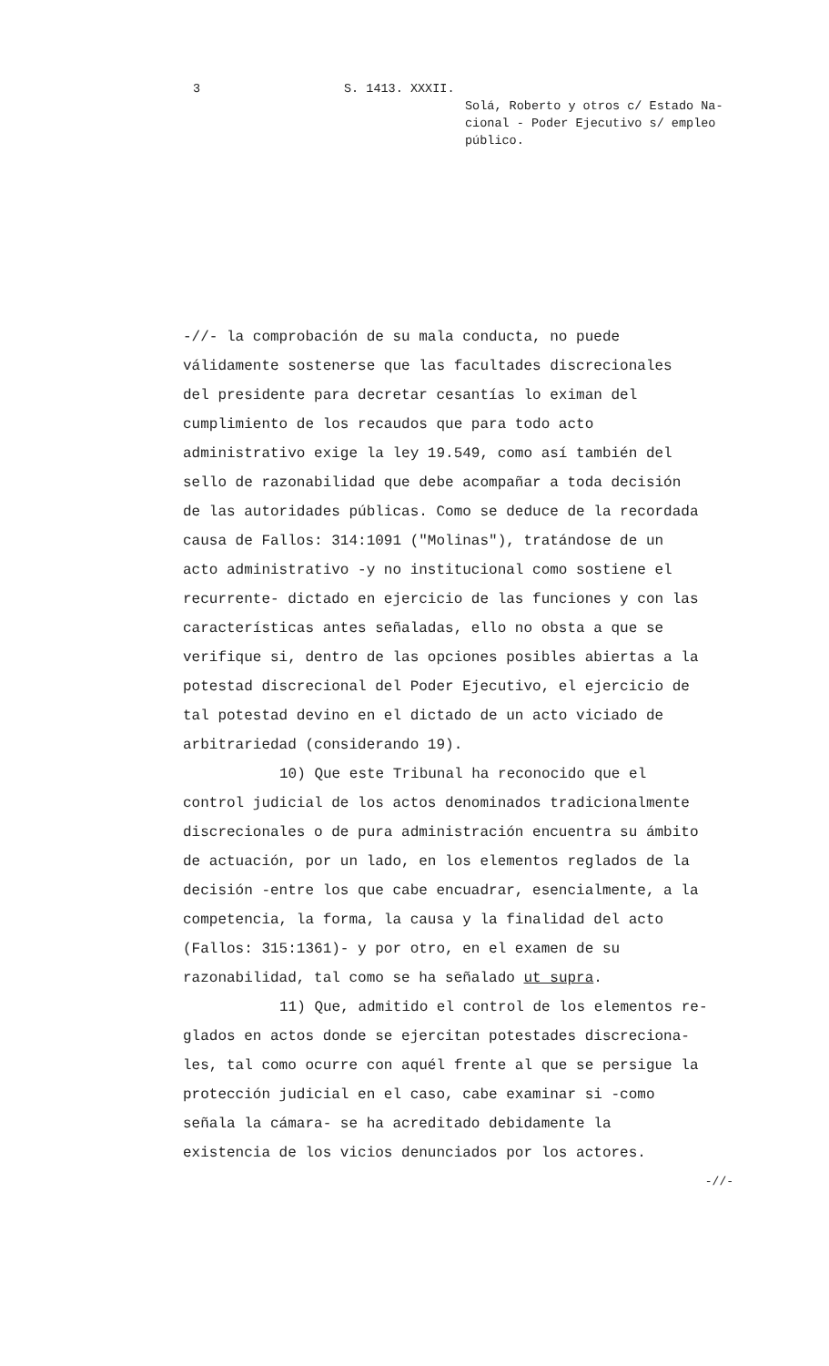3 S. 1413. XXXII.
Solá, Roberto y otros c/ Estado Na-
cional - Poder Ejecutivo s/ empleo
público.
-//- la comprobación de su mala conducta, no puede
válidamente sostenerse que las facultades discrecionales
del presidente para decretar cesantías lo eximan del
cumplimiento de los recaudos que para todo acto
administrativo exige la ley 19.549, como así también del
sello de razonabilidad que debe acompañar a toda decisión
de las autoridades públicas. Como se deduce de la recordada
causa de Fallos: 314:1091 ("Molinas"), tratándose de un
acto administrativo -y no institucional como sostiene el
recurrente- dictado en ejercicio de las funciones y con las
características antes señaladas, ello no obsta a que se
verifique si, dentro de las opciones posibles abiertas a la
potestad discrecional del Poder Ejecutivo, el ejercicio de
tal potestad devino en el dictado de un acto viciado de
arbitrariedad (considerando 19).
10) Que este Tribunal ha reconocido que el
control judicial de los actos denominados tradicionalmente
discrecionales o de pura administración encuentra su ámbito
de actuación, por un lado, en los elementos reglados de la
decisión -entre los que cabe encuadrar, esencialmente, a la
competencia, la forma, la causa y la finalidad del acto
(Fallos: 315:1361)- y por otro, en el examen de su
razonabilidad, tal como se ha señalado ut supra.
11) Que, admitido el control de los elementos re-
glados en actos donde se ejercitan potestades discreciona-
les, tal como ocurre con aquél frente al que se persigue la
protección judicial en el caso, cabe examinar si -como
señala la cámara- se ha acreditado debidamente la
existencia de los vicios denunciados por los actores.
-//-